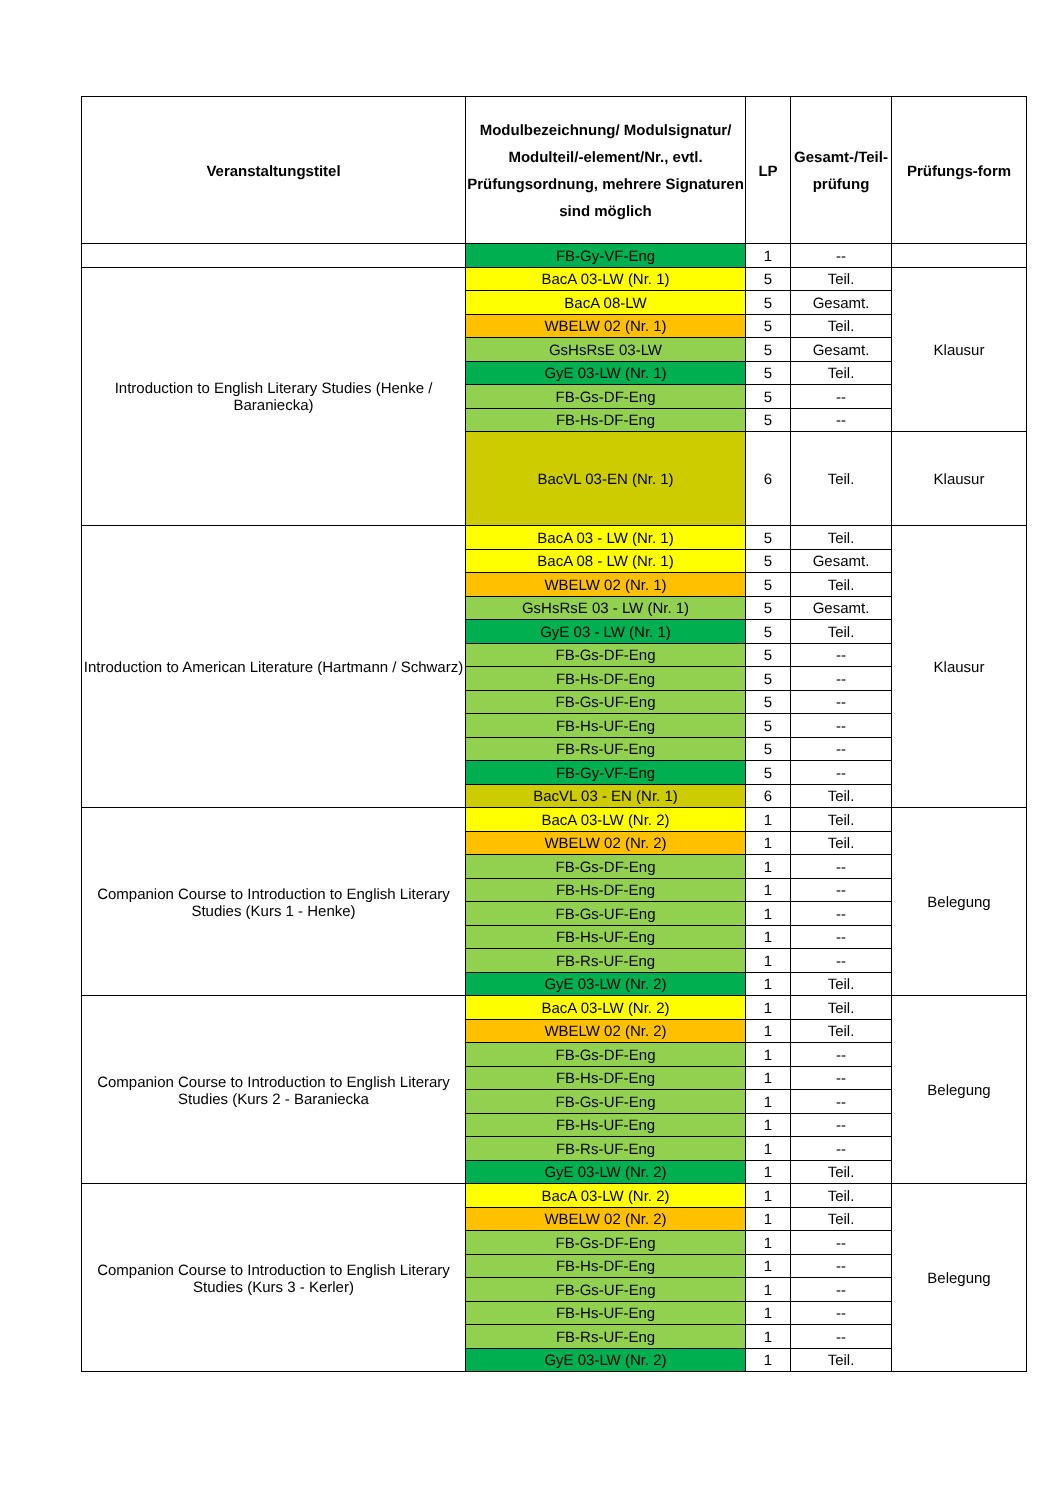| Veranstaltungstitel | Modulbezeichnung/ Modulsignatur/ Modulteil/-element/Nr., evtl. Prüfungsordnung, mehrere Signaturen sind möglich | LP | Gesamt-/Teil-prüfung | Prüfungs-form |
| --- | --- | --- | --- | --- |
| | FB-Gy-VF-Eng | 1 | -- | |
| Introduction to English Literary Studies (Henke / Baraniecka) | BacA 03-LW (Nr. 1) | 5 | Teil. | Klausur |
| | BacA 08-LW | 5 | Gesamt. | |
| | WBELW 02 (Nr. 1) | 5 | Teil. | |
| | GsHsRsE 03-LW | 5 | Gesamt. | |
| | GyE 03-LW (Nr. 1) | 5 | Teil. | |
| | FB-Gs-DF-Eng | 5 | -- | |
| | FB-Hs-DF-Eng | 5 | -- | |
| | BacVL 03-EN (Nr. 1) | 6 | Teil. | Klausur |
| Introduction to American Literature (Hartmann / Schwarz) | BacA 03 - LW (Nr. 1) | 5 | Teil. | Klausur |
| | BacA 08 - LW (Nr. 1) | 5 | Gesamt. | |
| | WBELW 02 (Nr. 1) | 5 | Teil. | |
| | GsHsRsE 03 - LW (Nr. 1) | 5 | Gesamt. | |
| | GyE 03 - LW (Nr. 1) | 5 | Teil. | |
| | FB-Gs-DF-Eng | 5 | -- | |
| | FB-Hs-DF-Eng | 5 | -- | |
| | FB-Gs-UF-Eng | 5 | -- | |
| | FB-Hs-UF-Eng | 5 | -- | |
| | FB-Rs-UF-Eng | 5 | -- | |
| | FB-Gy-VF-Eng | 5 | -- | |
| | BacVL 03 - EN (Nr. 1) | 6 | Teil. | |
| Companion Course to Introduction to English Literary Studies (Kurs 1 - Henke) | BacA 03-LW (Nr. 2) | 1 | Teil. | Belegung |
| | WBELW 02 (Nr. 2) | 1 | Teil. | |
| | FB-Gs-DF-Eng | 1 | -- | |
| | FB-Hs-DF-Eng | 1 | -- | |
| | FB-Gs-UF-Eng | 1 | -- | |
| | FB-Hs-UF-Eng | 1 | -- | |
| | FB-Rs-UF-Eng | 1 | -- | |
| | GyE 03-LW (Nr. 2) | 1 | Teil. | |
| Companion Course to Introduction to English Literary Studies (Kurs 2 - Baraniecka | BacA 03-LW (Nr. 2) | 1 | Teil. | Belegung |
| | WBELW 02 (Nr. 2) | 1 | Teil. | |
| | FB-Gs-DF-Eng | 1 | -- | |
| | FB-Hs-DF-Eng | 1 | -- | |
| | FB-Gs-UF-Eng | 1 | -- | |
| | FB-Hs-UF-Eng | 1 | -- | |
| | FB-Rs-UF-Eng | 1 | -- | |
| | GyE 03-LW (Nr. 2) | 1 | Teil. | |
| Companion Course to Introduction to English Literary Studies (Kurs 3 - Kerler) | BacA 03-LW (Nr. 2) | 1 | Teil. | Belegung |
| | WBELW 02 (Nr. 2) | 1 | Teil. | |
| | FB-Gs-DF-Eng | 1 | -- | |
| | FB-Hs-DF-Eng | 1 | -- | |
| | FB-Gs-UF-Eng | 1 | -- | |
| | FB-Hs-UF-Eng | 1 | -- | |
| | FB-Rs-UF-Eng | 1 | -- | |
| | GyE 03-LW (Nr. 2) | 1 | Teil. | |